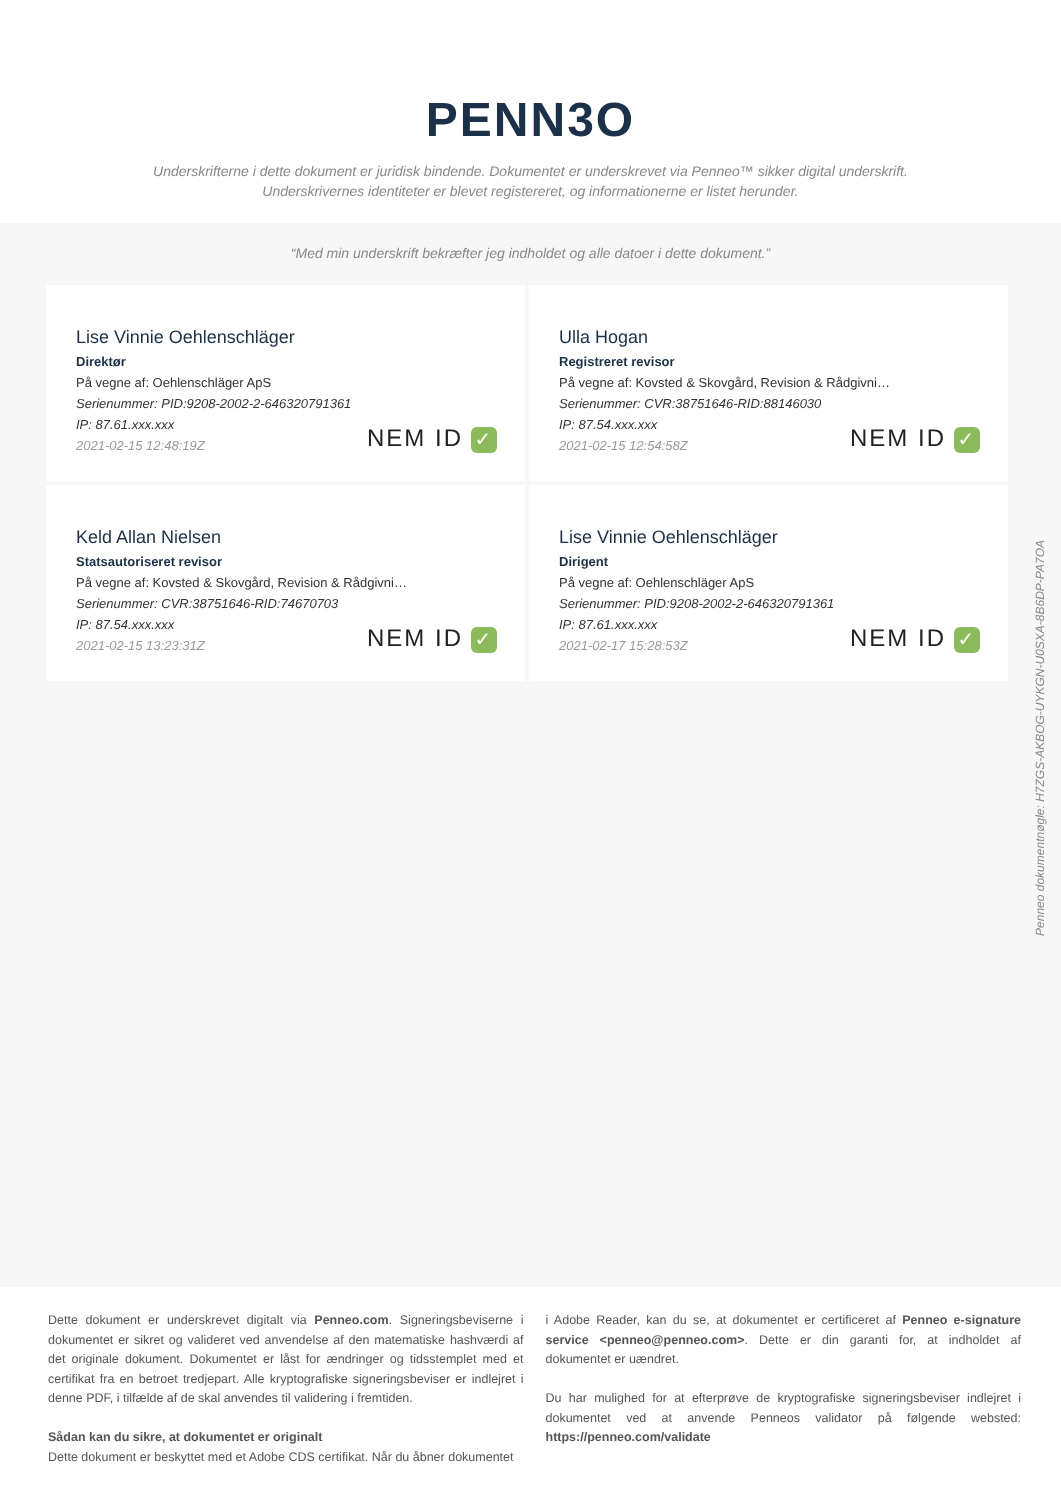PENN3O
Underskrifterne i dette dokument er juridisk bindende. Dokumentet er underskrevet via Penneo™ sikker digital underskrift.
Underskrivernes identiteter er blevet registereret, og informationerne er listet herunder.
“Med min underskrift bekræfter jeg indholdet og alle datoer i dette dokument.”
Lise Vinnie Oehlenschläger
Direktør
På vegne af: Oehlenschläger ApS
Serienummer: PID:9208-2002-2-646320791361
IP: 87.61.xxx.xxx
2021-02-15 12:48:19Z
NEM ID ✓
Ulla Hogan
Registreret revisor
På vegne af: Kovsted & Skovgård, Revision & Rådgivni…
Serienummer: CVR:38751646-RID:88146030
IP: 87.54.xxx.xxx
2021-02-15 12:54:58Z
NEM ID ✓
Keld Allan Nielsen
Statsautoriseret revisor
På vegne af: Kovsted & Skovgård, Revision & Rådgivni…
Serienummer: CVR:38751646-RID:74670703
IP: 87.54.xxx.xxx
2021-02-15 13:23:31Z
NEM ID ✓
Lise Vinnie Oehlenschläger
Dirigent
På vegne af: Oehlenschläger ApS
Serienummer: PID:9208-2002-2-646320791361
IP: 87.61.xxx.xxx
2021-02-17 15:28:53Z
NEM ID ✓
Penneo dokumentnøgle: H7ZGS-AKBOG-UYKGN-U0SXA-8B6DP-PA7OA
Dette dokument er underskrevet digitalt via Penneo.com. Signeringsbeviserne i dokumentet er sikret og valideret ved anvendelse af den matematiske hashværdi af det originale dokument. Dokumentet er låst for ændringer og tidsstemplet med et certifikat fra en betroet tredjepart. Alle kryptografiske signeringsbeviser er indlejret i denne PDF, i tilfælde af de skal anvendes til validering i fremtiden.
Sådan kan du sikre, at dokumentet er originalt
Dette dokument er beskyttet med et Adobe CDS certifikat. Når du åbner dokumentet
i Adobe Reader, kan du se, at dokumentet er certificeret af Penneo e-signature service <penneo@penneo.com>. Dette er din garanti for, at indholdet af dokumentet er uændret.
Du har mulighed for at efterprøve de kryptografiske signeringsbeviser indlejret i dokumentet ved at anvende Penneos validator på følgende websted: https://penneo.com/validate